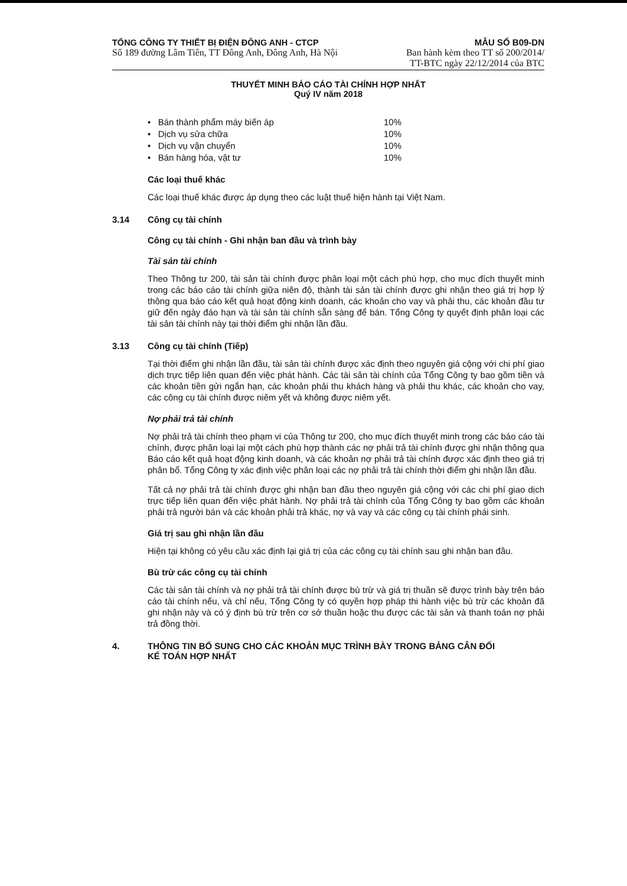TỔNG CÔNG TY THIẾT BỊ ĐIỆN ĐÔNG ANH - CTCP
Số 189 đường Lâm Tiên, TT Đông Anh, Đông Anh, Hà Nội
MẪU SỐ B09-DN
Ban hành kèm theo TT số 200/2014/
TT-BTC ngày 22/12/2014 của BTC
THUYẾT MINH BÁO CÁO TÀI CHÍNH HỢP NHẤT
Quý IV năm 2018
• Bán thành phẩm máy biến áp 10%
• Dịch vụ sửa chữa 10%
• Dịch vụ vận chuyển 10%
• Bán hàng hóa, vật tư 10%
Các loại thuế khác
Các loại thuế khác được áp dụng theo các luật thuế hiện hành tại Việt Nam.
3.14 Công cụ tài chính
Công cụ tài chính - Ghi nhận ban đầu và trình bày
Tài sản tài chính
Theo Thông tư 200, tài sản tài chính được phân loại một cách phù hợp, cho mục đích thuyết minh trong các báo cáo tài chính giữa niên độ, thành tài sản tài chính được ghi nhận theo giá trị hợp lý thông qua báo cáo kết quả hoạt động kinh doanh, các khoản cho vay và phải thu, các khoản đầu tư giữ đến ngày đáo hạn và tài sản tài chính sẵn sàng để bán. Tổng Công ty quyết định phân loại các tài sản tài chính này tại thời điểm ghi nhận lần đầu.
3.13 Công cụ tài chính (Tiếp)
Tại thời điểm ghi nhận lần đầu, tài sản tài chính được xác định theo nguyên giá cộng với chi phí giao dịch trực tiếp liên quan đến việc phát hành. Các tài sản tài chính của Tổng Công ty bao gồm tiền và các khoản tiền gửi ngắn hạn, các khoản phải thu khách hàng và phải thu khác, các khoản cho vay, các công cụ tài chính được niêm yết và không được niêm yết.
Nợ phải trả tài chính
Nợ phải trả tài chính theo phạm vi của Thông tư 200, cho mục đích thuyết minh trong các báo cáo tài chính, được phân loại lại một cách phù hợp thành các nợ phải trả tài chính được ghi nhận thông qua Báo cáo kết quả hoạt động kinh doanh, và các khoản nợ phải trả tài chính được xác định theo giá trị phân bổ. Tổng Công ty xác định việc phân loại các nợ phải trả tài chính thời điểm ghi nhận lần đầu.
Tất cả nợ phải trả tài chính được ghi nhận ban đầu theo nguyên giá cộng với các chi phí giao dịch trực tiếp liên quan đến việc phát hành. Nợ phải trả tài chính của Tổng Công ty bao gồm các khoản phải trả người bán và các khoản phải trả khác, nợ và vay và các công cụ tài chính phái sinh.
Giá trị sau ghi nhận lần đầu
Hiện tại không có yêu cầu xác định lại giá trị của các công cụ tài chính sau ghi nhận ban đầu.
Bù trừ các công cụ tài chính
Các tài sản tài chính và nợ phải trả tài chính được bù trừ và giá trị thuần sẽ được trình bày trên báo cáo tài chính nếu, và chỉ nếu, Tổng Công ty có quyền hợp pháp thi hành việc bù trừ các khoản đã ghi nhận này và có ý định bù trừ trên cơ sở thuần hoặc thu được các tài sản và thanh toán nợ phải trả đồng thời.
4. THÔNG TIN BỔ SUNG CHO CÁC KHOẢN MỤC TRÌNH BÀY TRONG BẢNG CÂN ĐỐI
KẾ TOÁN HỢP NHẤT